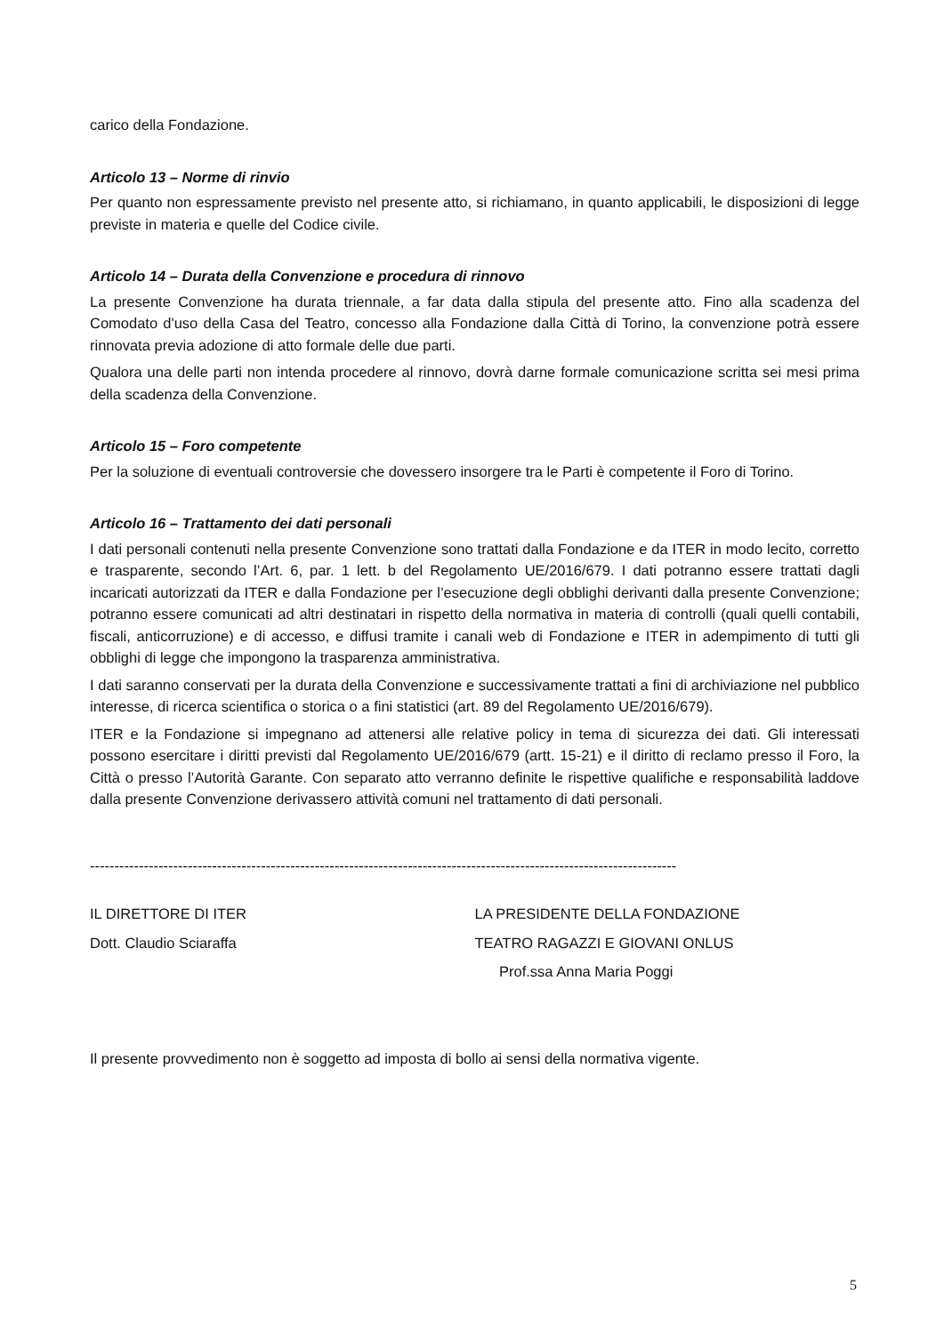carico della Fondazione.
Articolo 13 – Norme di rinvio
Per quanto non espressamente previsto nel presente atto, si richiamano, in quanto applicabili, le disposizioni di legge previste in materia e quelle del Codice civile.
Articolo 14 – Durata della Convenzione e procedura di rinnovo
La presente Convenzione ha durata triennale, a far data dalla stipula del presente atto. Fino alla scadenza del Comodato d'uso della Casa del Teatro, concesso alla Fondazione dalla Città di Torino, la convenzione potrà essere rinnovata previa adozione di atto formale delle due parti.
Qualora una delle parti non intenda procedere al rinnovo, dovrà darne formale comunicazione scritta sei mesi prima della scadenza della Convenzione.
Articolo 15 – Foro competente
Per la soluzione di eventuali controversie che dovessero insorgere tra le Parti è competente il Foro di Torino.
Articolo 16 – Trattamento dei dati personali
I dati personali contenuti nella presente Convenzione sono trattati dalla Fondazione e da ITER in modo lecito, corretto e trasparente, secondo l’Art. 6, par. 1 lett. b del Regolamento UE/2016/679. I dati potranno essere trattati dagli incaricati autorizzati da ITER e dalla Fondazione per l’esecuzione degli obblighi derivanti dalla presente Convenzione; potranno essere comunicati ad altri destinatari in rispetto della normativa in materia di controlli (quali quelli contabili, fiscali, anticorruzione) e di accesso, e diffusi tramite i canali web di Fondazione e ITER in adempimento di tutti gli obblighi di legge che impongono la trasparenza amministrativa.
I dati saranno conservati per la durata della Convenzione e successivamente trattati a fini di archiviazione nel pubblico interesse, di ricerca scientifica o storica o a fini statistici (art. 89 del Regolamento UE/2016/679).
ITER e la Fondazione si impegnano ad attenersi alle relative policy in tema di sicurezza dei dati. Gli interessati possono esercitare i diritti previsti dal Regolamento UE/2016/679 (artt. 15-21) e il diritto di reclamo presso il Foro, la Città o presso l’Autorità Garante. Con separato atto verranno definite le rispettive qualifiche e responsabilità laddove dalla presente Convenzione derivassero attività comuni nel trattamento di dati personali.
------------------------------------------------------------------------------------------------------------------------
IL DIRETTORE DI ITER
Dott. Claudio Sciaraffa
LA PRESIDENTE DELLA FONDAZIONE
TEATRO RAGAZZI E GIOVANI ONLUS
Prof.ssa Anna Maria Poggi
Il presente provvedimento non è soggetto ad imposta di bollo ai sensi della normativa vigente.
5